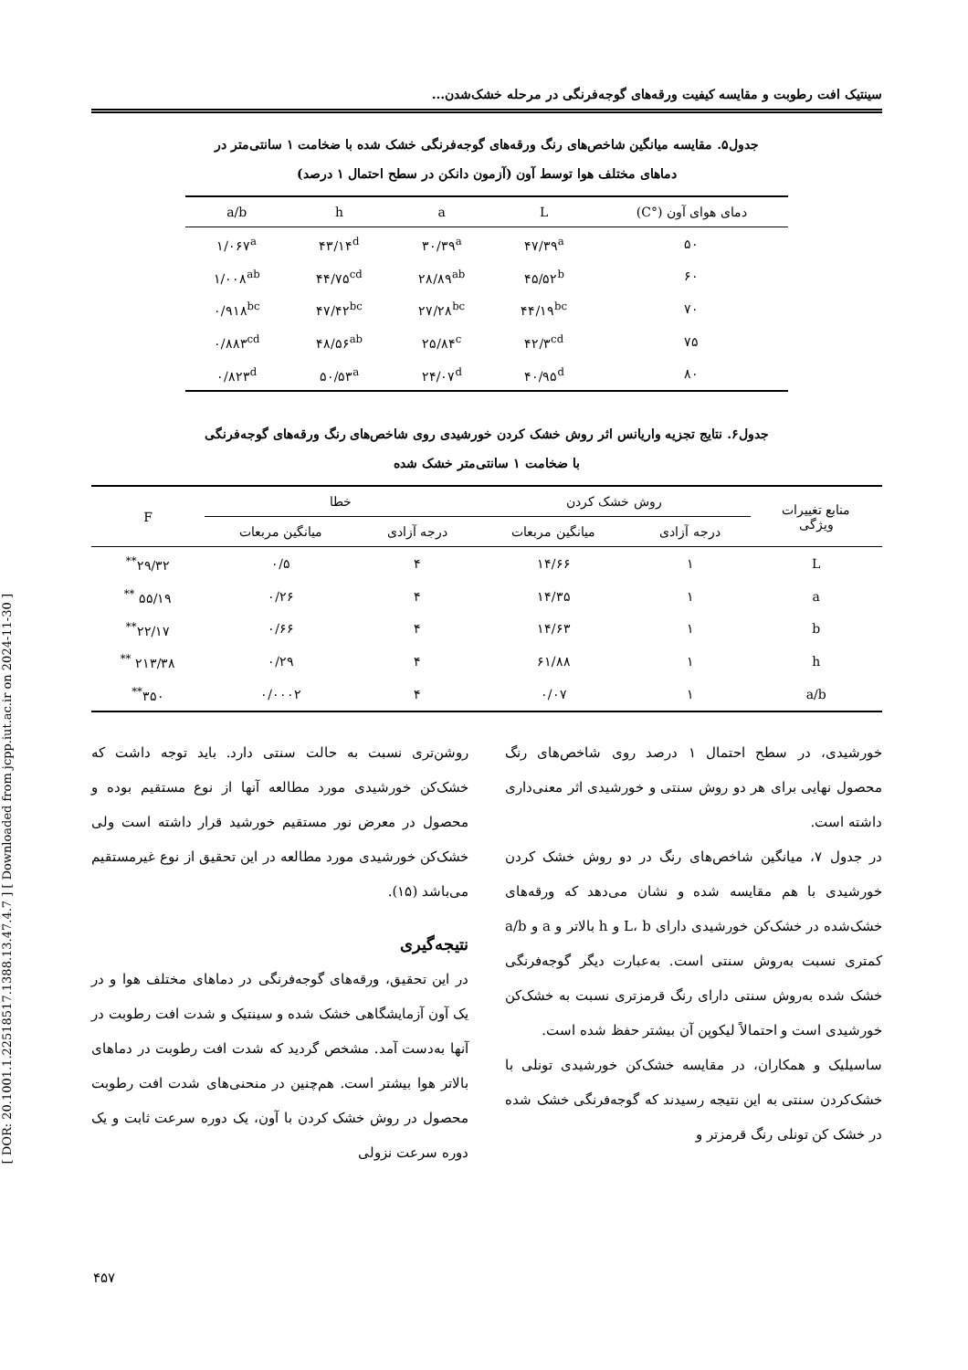[ DOR: 20.1001.1.22518517.1388.13.47.4.7 ] [ Downloaded from jcpp.iut.ac.ir on 2024-11-30 ]
سینتیک افت رطوبت و مقایسه کیفیت ورقه‌های گوجه‌فرنگی در مرحله خشک‌شدن...
جدول۵. مقایسه میانگین شاخص‌های رنگ ورقه‌های گوجه‌فرنگی خشک شده با ضخامت ۱ سانتی‌متر در
دماهای مختلف هوا توسط آون (آزمون دانکن در سطح احتمال ۱ درصد)
| دمای هوای آون (°C) | L | a | h | a/b |
| --- | --- | --- | --- | --- |
| ۵۰ | ۴۷/۳۹<sup>a</sup> | ۳۰/۳۹<sup>a</sup> | ۴۳/۱۴<sup>d</sup> | ۱/۰۶۷<sup>a</sup> |
| ۶۰ | ۴۵/۵۲<sup>b</sup> | ۲۸/۸۹<sup>ab</sup> | ۴۴/۷۵<sup>cd</sup> | ۱/۰۰۸<sup>ab</sup> |
| ۷۰ | ۴۴/۱۹<sup>bc</sup> | ۲۷/۲۸<sup>bc</sup> | ۴۷/۴۲<sup>bc</sup> | ۰/۹۱۸<sup>bc</sup> |
| ۷۵ | ۴۲/۳<sup>cd</sup> | ۲۵/۸۴<sup>c</sup> | ۴۸/۵۶<sup>ab</sup> | ۰/۸۸۳<sup>cd</sup> |
| ۸۰ | ۴۰/۹۵<sup>d</sup> | ۲۴/۰۷<sup>d</sup> | ۵۰/۵۳<sup>a</sup> | ۰/۸۲۳<sup>d</sup> |
جدول۶. نتایج تجزیه واریانس اثر روش خشک کردن خورشیدی روی شاخص‌های رنگ ورقه‌های گوجه‌فرنگی
با ضخامت ۱ سانتی‌متر خشک شده
| منابع تغییرات ویژگی | روش خشک کردن | | خطا | | F |
| --- | --- | --- | --- | --- | --- |
| | درجه آزادی | میانگین مربعات | درجه آزادی | میانگین مربعات | |
| L | ۱ | ۱۴/۶۶ | ۴ | ۰/۵ | ۲۹/۳۲<sup>**</sup> |
| a | ۱ | ۱۴/۳۵ | ۴ | ۰/۲۶ | ۵۵/۱۹ <sup>**</sup> |
| b | ۱ | ۱۴/۶۳ | ۴ | ۰/۶۶ | ۲۲/۱۷<sup>**</sup> |
| h | ۱ | ۶۱/۸۸ | ۴ | ۰/۲۹ | ۲۱۳/۳۸ <sup>**</sup> |
| a/b | ۱ | ۰/۰۷ | ۴ | ۰/۰۰۰۲ | ۳۵۰<sup>**</sup> |
خورشیدی، در سطح احتمال ۱ درصد روی شاخص‌های رنگ محصول نهایی برای هر دو روش سنتی و خورشیدی اثر معنی‌داری داشته است.
در جدول ۷، میانگین شاخص‌های رنگ در دو روش خشک کردن خورشیدی با هم مقایسه شده و نشان می‌دهد که ورقه‌های خشک‌شده در خشک‌کن خورشیدی دارای L، b و h بالاتر و a و a/b کمتری نسبت به‌روش سنتی است. به‌عبارت دیگر گوجه‌فرنگی خشک شده به‌روش سنتی دارای رنگ قرمزتری نسبت به خشک‌کن خورشیدی است و احتمالاً لیکوپن آن بیشتر حفظ شده است.
ساسیلیک و همکاران، در مقایسه خشک‌کن خورشیدی تونلی با خشک‌کردن سنتی به این نتیجه رسیدند که گوجه‌فرنگی خشک شده در خشک کن تونلی رنگ قرمزتر و
روشن‌تری نسبت به حالت سنتی دارد. باید توجه داشت که خشک‌کن خورشیدی مورد مطالعه آنها از نوع مستقیم بوده و محصول در معرض نور مستقیم خورشید قرار داشته است ولی خشک‌کن خورشیدی مورد مطالعه در این تحقیق از نوع غیرمستقیم می‌باشد (۱۵).
نتیجه‌گیری
در این تحقیق، ورقه‌های گوجه‌فرنگی در دماهای مختلف هوا و در یک آون آزمایشگاهی خشک شده و سینتیک و شدت افت رطوبت در آنها به‌دست آمد. مشخص گردید که شدت افت رطوبت در دماهای بالاتر هوا بیشتر است. هم‌چنین در منحنی‌های شدت افت رطوبت محصول در روش خشک کردن با آون، یک دوره سرعت ثابت و یک دوره سرعت نزولی
۴۵۷